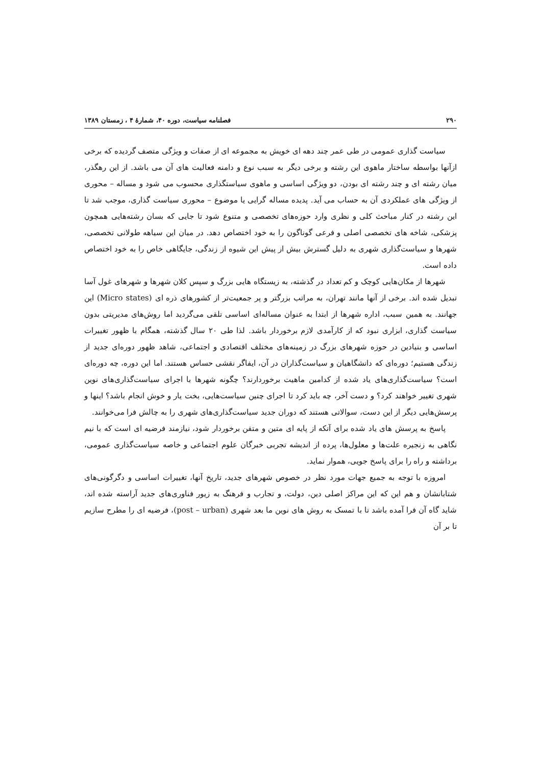۲۹۰ فصلنامه سیاست، دوره ۴۰، شمارهٔ ۴ ، زمستان ۱۳۸۹
سیاست گذاری عمومی در طی عمر چند دهه ای خویش به مجموعه ای از صفات و ویژگی متصف گردیده که برخی ازآنها بواسطه ساختار ماهوی این رشته و برخی دیگر به سبب نوع و دامنه فعالیت های آن می باشد. از این رهگذر، میان رشته ای و چند رشته ای بودن، دو ویژگی اساسی و ماهوی سیاستگذاری محسوب می شود و مساله – محوری از ویژگی های عملکردی آن به حساب می آید. پدیده مساله گرایی یا موضوع – محوری سیاست گذاری، موجب شد تا این رشته در کنار مباحث کلی و نظری وارد حوزه‌های تخصصی و متنوع شود تا جایی که بسان رشته‌هایی همچون پزشکی، شاخه های تخصصی اصلی و فرعی گوناگون را به خود اختصاص دهد. در میان این سیاهه طولانی تخصصی، شهرها و سیاست‌گذاری شهری به دلیل گسترش بیش از پیش این شیوه از زندگی، جایگاهی خاص را به خود اختصاص داده است.
شهرها از مکان‌هایی کوچک و کم تعداد در گذشته، به زیستگاه هایی بزرگ و سپس کلان شهرها و شهرهای غول آسا تبدیل شده اند. برخی از آنها مانند تهران، به مراتب بزرگتر و پر جمعیت‌تر از کشورهای ذره ای (Micro states) این جهانند. به همین سبب، اداره شهرها از ابتدا به عنوان مساله‌ای اساسی تلقی می‌گردید اما روش‌های مدیریتی بدون سیاست گذاری، ابزاری نبود که از کارآمدی لازم برخوردار باشد. لذا طی ۲۰ سال گذشته، همگام با ظهور تغییرات اساسی و بنیادین در حوزه شهرهای بزرگ در زمینه‌های مختلف اقتصادی و اجتماعی، شاهد ظهور دوره‌ای جدید از زندگی هستیم؛ دوره‌ای که دانشگاهیان و سیاست‌گذاران در آن، ایفاگر نقشی حساس هستند. اما این دوره، چه دوره‌ای است؟ سیاست‌گذاری‌های یاد شده از کدامین ماهیت برخوردارند؟ چگونه شهرها با اجرای سیاست‌گذاری‌های نوین شهری تغییر خواهند کرد؟ و دست آخر، چه باید کرد تا اجرای چنین سیاست‌هایی، بخت یار و خوش انجام باشد؟ اینها و پرسش‌هایی دیگر از این دست، سوالاتی هستند که دوران جدید سیاست‌گذاری‌های شهری را به چالش فرا می‌خوانند.
پاسخ به پرسش های یاد شده برای آنکه از پایه ای متین و متقن برخوردار شود، نیازمند فرضیه ای است که با نیم نگاهی به زنجیره علت‌ها و معلول‌ها، پرده از اندیشه تجربی خبرگان علوم اجتماعی و خاصه سیاست‌گذاری عمومی، برداشته و راه را برای پاسخ جویی، هموار نماید.
امروزه با توجه به جمیع جهات مورد نظر در خصوص شهرهای جدید، تاریخ آنها، تغییرات اساسی و دگرگونی‌های شتابانشان و هم این که این مراکز اصلی دین، دولت، و تجارب و فرهنگ به زیور فناوری‌های جدید آراسته شده اند، شاید گاه آن فرا آمده باشد تا با تمسک به روش های نوین ما بعد شهری (post – urban)، فرضیه ای را مطرح سازیم تا بر آن